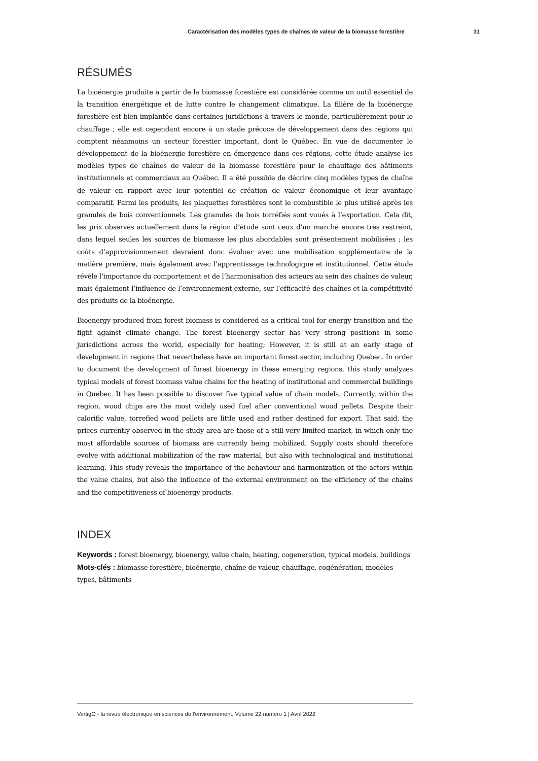Caractérisation des modèles types de chaînes de valeur de la biomasse forestière 31
RÉSUMÉS
La bioénergie produite à partir de la biomasse forestière est considérée comme un outil essentiel de la transition énergétique et de lutte contre le changement climatique. La filière de la bioénergie forestière est bien implantée dans certaines juridictions à travers le monde, particulièrement pour le chauffage ; elle est cependant encore à un stade précoce de développement dans des régions qui comptent néanmoins un secteur forestier important, dont le Québec. En vue de documenter le développement de la bioénergie forestière en émergence dans ces régions, cette étude analyse les modèles types de chaînes de valeur de la biomasse forestière pour le chauffage des bâtiments institutionnels et commerciaux au Québec. Il a été possible de décrire cinq modèles types de chaîne de valeur en rapport avec leur potentiel de création de valeur économique et leur avantage comparatif. Parmi les produits, les plaquettes forestières sont le combustible le plus utilisé après les granules de bois conventionnels. Les granules de bois torréfiés sont voués à l’exportation. Cela dit, les prix observés actuellement dans la région d’étude sont ceux d’un marché encore très restreint, dans lequel seules les sources de biomasse les plus abordables sont présentement mobilisées ; les coûts d’approvisionnement devraient donc évoluer avec une mobilisation supplémentaire de la matière première, mais également avec l’apprentissage technologique et institutionnel. Cette étude révèle l’importance du comportement et de l’harmonisation des acteurs au sein des chaînes de valeur, mais également l’influence de l’environnement externe, sur l’efficacité des chaînes et la compétitivité des produits de la bioénergie.
Bioenergy produced from forest biomass is considered as a critical tool for energy transition and the fight against climate change. The forest bioenergy sector has very strong positions in some jurisdictions across the world, especially for heating; However, it is still at an early stage of development in regions that nevertheless have an important forest sector, including Quebec. In order to document the development of forest bioenergy in these emerging regions, this study analyzes typical models of forest biomass value chains for the heating of institutional and commercial buildings in Quebec. It has been possible to discover five typical value of chain models. Currently, within the region, wood chips are the most widely used fuel after conventional wood pellets. Despite their calorific value, torrefied wood pellets are little used and rather destined for export. That said, the prices currently observed in the study area are those of a still very limited market, in which only the most affordable sources of biomass are currently being mobilized. Supply costs should therefore evolve with additional mobilization of the raw material, but also with technological and institutional learning. This study reveals the importance of the behaviour and harmonization of the actors within the value chains, but also the influence of the external environment on the efficiency of the chains and the competitiveness of bioenergy products.
INDEX
Keywords : forest bioenergy, bioenergy, value chain, heating, cogeneration, typical models, buildings
Mots-clés : biomasse forestière, bioénergie, chaîne de valeur, chauffage, cogénération, modèles types, bâtiments
VertigO - la revue électronique en sciences de l'environnement, Volume 22 numéro 1 | Avril 2022